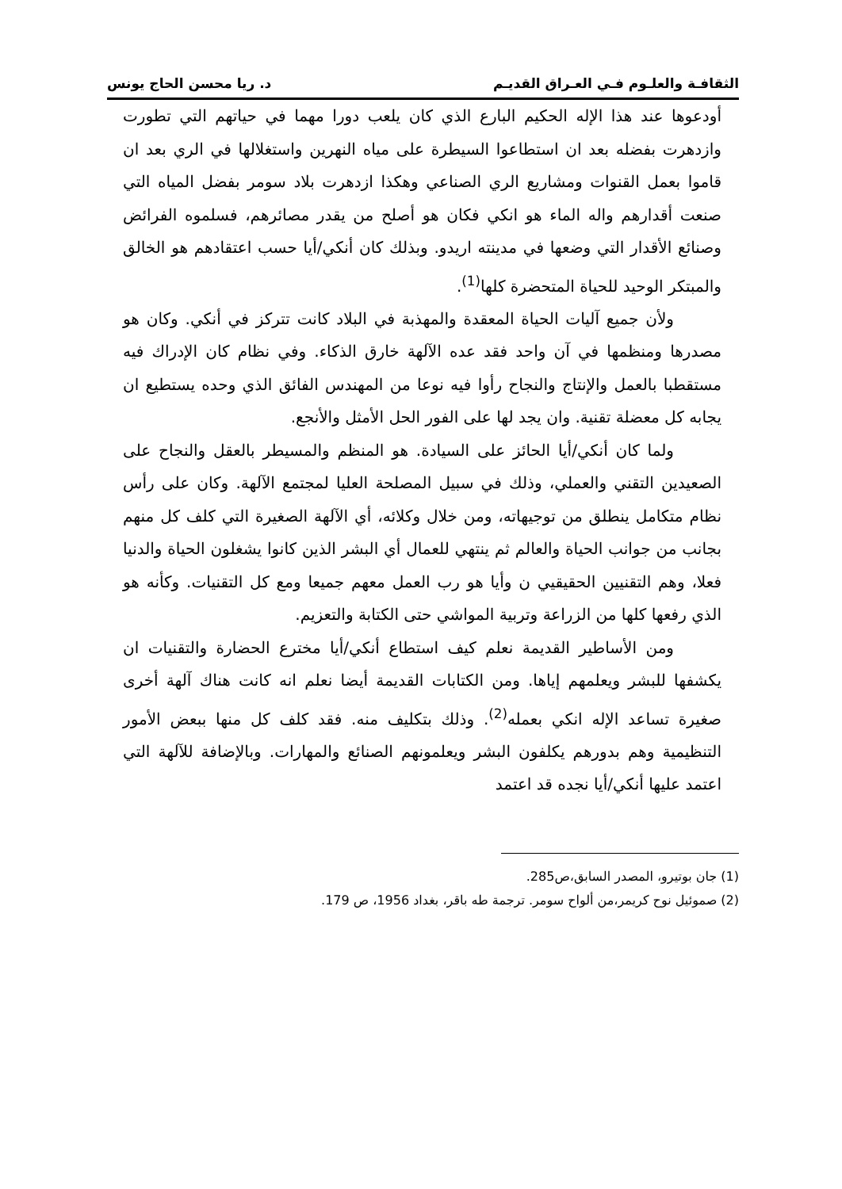الثقافـة والعلـوم فـي العـراق القديـم د. ريا محسن الحاج يونس
أودعوها عند هذا الإله الحكيم البارع الذي كان يلعب دورا مهما في حياتهم التي تطورت وازدهرت بفضله بعد ان استطاعوا السيطرة على مياه النهرين واستغلالها في الري بعد ان قاموا بعمل القنوات ومشاريع الري الصناعي وهكذا ازدهرت بلاد سومر بفضل المياه التي صنعت أقدارهم واله الماء هو انكي فكان هو أصلح من يقدر مصائرهم، فسلموه الفرائض وصنائع الأقدار التي وضعها في مدينته اريدو. وبذلك كان أنكي/أيا حسب اعتقادهم هو الخالق والمبتكر الوحيد للحياة المتحضرة كلها<sup>(1)</sup>.
ولأن جميع آليات الحياة المعقدة والمهذبة في البلاد كانت تتركز في أنكي. وكان هو مصدرها ومنظمها في آن واحد فقد عده الآلهة خارق الذكاء. وفي نظام كان الإدراك فيه مستقطبا بالعمل والإنتاج والنجاح رأوا فيه نوعا من المهندس الفائق الذي وحده يستطيع ان يجابه كل معضلة تقنية. وان يجد لها على الفور الحل الأمثل والأنجع.
ولما كان أنكي/أيا الحائز على السيادة. هو المنظم والمسيطر بالعقل والنجاح على الصعيدين التقني والعملي، وذلك في سبيل المصلحة العليا لمجتمع الآلهة. وكان على رأس نظام متكامل ينطلق من توجيهاته، ومن خلال وكلائه، أي الآلهة الصغيرة التي كلف كل منهم بجانب من جوانب الحياة والعالم ثم ينتهي للعمال أي البشر الذين كانوا يشغلون الحياة والدنيا فعلا، وهم التقنيين الحقيقيي ن وأيا هو رب العمل معهم جميعا ومع كل التقنيات. وكأنه هو الذي رفعها كلها من الزراعة وتربية المواشي حتى الكتابة والتعزيم.
ومن الأساطير القديمة نعلم كيف استطاع أنكي/أيا مخترع الحضارة والتقنيات ان يكشفها للبشر ويعلمهم إياها. ومن الكتابات القديمة أيضا نعلم انه كانت هناك آلهة أخرى صغيرة تساعد الإله انكي بعمله<sup>(2)</sup>. وذلك بتكليف منه. فقد كلف كل منها ببعض الأمور التنظيمية وهم بدورهم يكلفون البشر ويعلمونهم الصنائع والمهارات. وبالإضافة للآلهة التي اعتمد عليها أنكي/أيا نجده قد اعتمد
(1) جان بوتيرو، المصدر السابق،ص285.
(2) صموئيل نوح كريمر،من ألواح سومر. ترجمة طه باقر، بغداد 1956، ص 179.